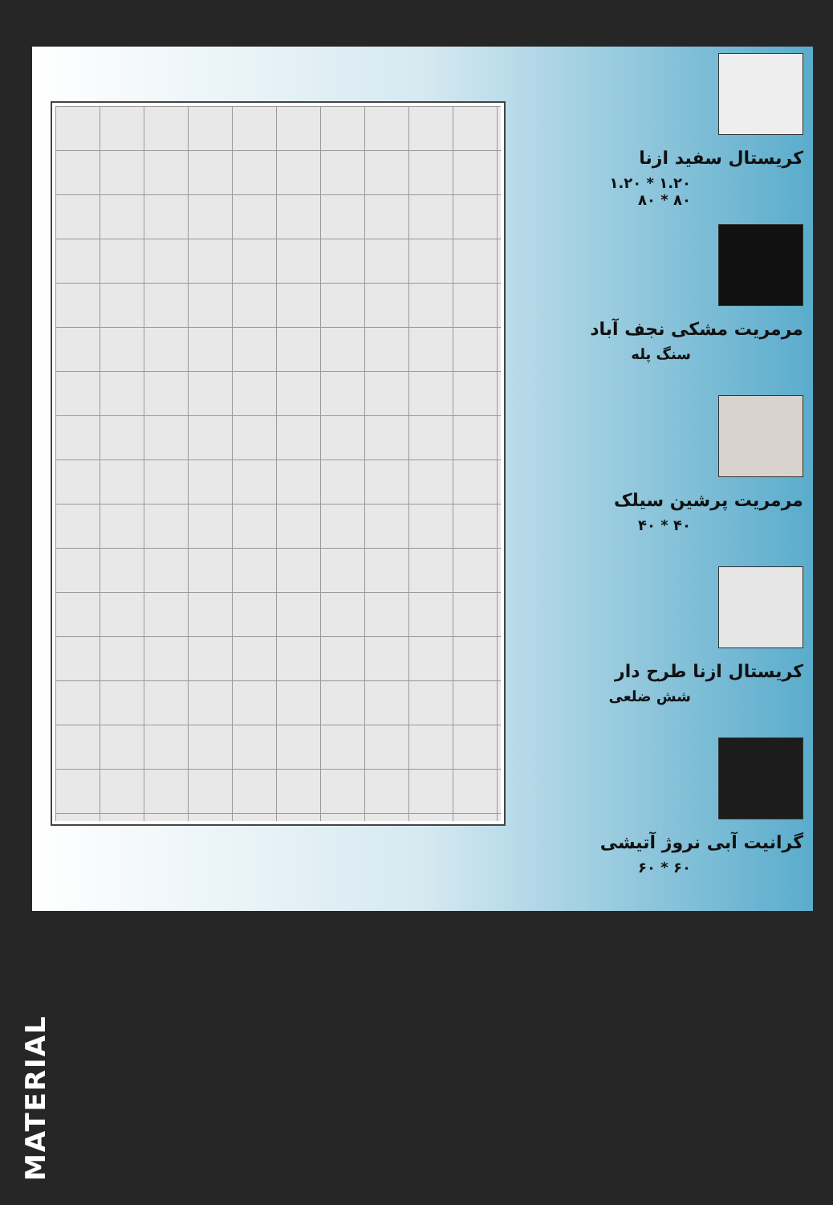کریستال سفید ازنا
۱.۲۰ * ۱.۲۰
۸۰ * ۸۰
مرمریت مشکی نجف آباد
سنگ پله
مرمریت پرشین سیلک
۴۰ * ۴۰
کریستال ازنا طرح دار
شش ضلعی
گرانیت آبی نروژ آتیشی
۶۰ * ۶۰
MATERIAL